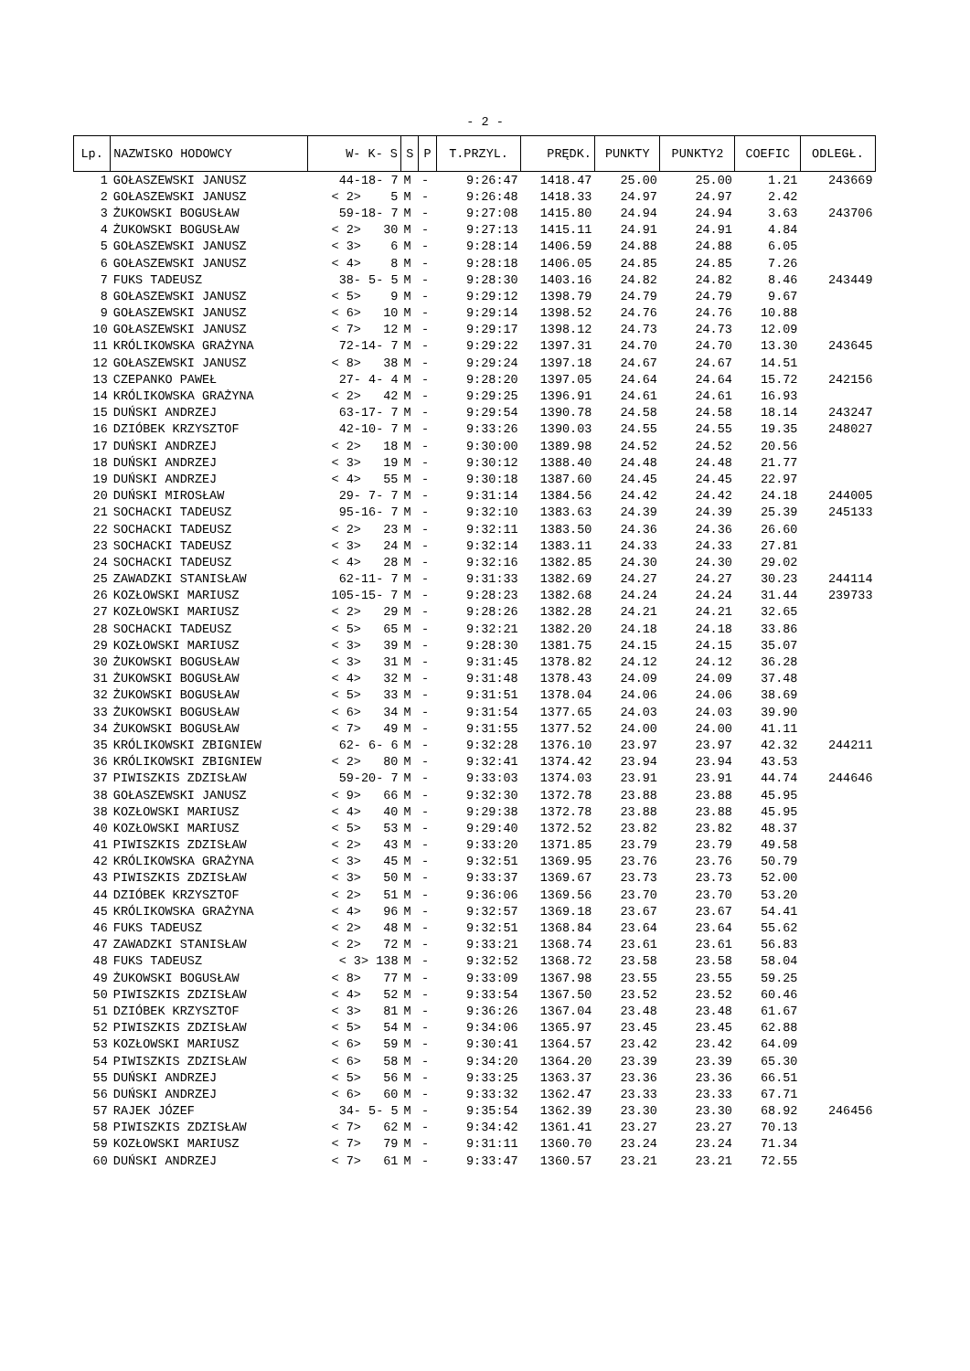- 2 -
| Lp. | NAZWISKO HODOWCY | W- K- S | S | P | T.PRZYL. | PRĘDK. | PUNKTY | PUNKTY2 | COEFIC | ODLEGŁ. |
| --- | --- | --- | --- | --- | --- | --- | --- | --- | --- | --- |
| 1 | GOŁASZEWSKI JANUSZ | 44-18- 7 | M | - | 9:26:47 | 1418.47 | 25.00 | 25.00 | 1.21 | 243669 |
| 2 | GOŁASZEWSKI JANUSZ | < 2> 5 | M | - | 9:26:48 | 1418.33 | 24.97 | 24.97 | 2.42 | |
| 3 | ŻUKOWSKI BOGUSŁAW | 59-18- 7 | M | - | 9:27:08 | 1415.80 | 24.94 | 24.94 | 3.63 | 243706 |
| 4 | ŻUKOWSKI BOGUSŁAW | < 2> 30 | M | - | 9:27:13 | 1415.11 | 24.91 | 24.91 | 4.84 | |
| 5 | GOŁASZEWSKI JANUSZ | < 3> 6 | M | - | 9:28:14 | 1406.59 | 24.88 | 24.88 | 6.05 | |
| 6 | GOŁASZEWSKI JANUSZ | < 4> 8 | M | - | 9:28:18 | 1406.05 | 24.85 | 24.85 | 7.26 | |
| 7 | FUKS TADEUSZ | 38- 5- 5 | M | - | 9:28:30 | 1403.16 | 24.82 | 24.82 | 8.46 | 243449 |
| 8 | GOŁASZEWSKI JANUSZ | < 5> 9 | M | - | 9:29:12 | 1398.79 | 24.79 | 24.79 | 9.67 | |
| 9 | GOŁASZEWSKI JANUSZ | < 6> 10 | M | - | 9:29:14 | 1398.52 | 24.76 | 24.76 | 10.88 | |
| 10 | GOŁASZEWSKI JANUSZ | < 7> 12 | M | - | 9:29:17 | 1398.12 | 24.73 | 24.73 | 12.09 | |
| 11 | KRÓLIKOWSKA GRAŻYNA | 72-14- 7 | M | - | 9:29:22 | 1397.31 | 24.70 | 24.70 | 13.30 | 243645 |
| 12 | GOŁASZEWSKI JANUSZ | < 8> 38 | M | - | 9:29:24 | 1397.18 | 24.67 | 24.67 | 14.51 | |
| 13 | CZEPANKO PAWEŁ | 27- 4- 4 | M | - | 9:28:20 | 1397.05 | 24.64 | 24.64 | 15.72 | 242156 |
| 14 | KRÓLIKOWSKA GRAŻYNA | < 2> 42 | M | - | 9:29:25 | 1396.91 | 24.61 | 24.61 | 16.93 | |
| 15 | DUŃSKI ANDRZEJ | 63-17- 7 | M | - | 9:29:54 | 1390.78 | 24.58 | 24.58 | 18.14 | 243247 |
| 16 | DZIÓBEK KRZYSZTOF | 42-10- 7 | M | - | 9:33:26 | 1390.03 | 24.55 | 24.55 | 19.35 | 248027 |
| 17 | DUŃSKI ANDRZEJ | < 2> 18 | M | - | 9:30:00 | 1389.98 | 24.52 | 24.52 | 20.56 | |
| 18 | DUŃSKI ANDRZEJ | < 3> 19 | M | - | 9:30:12 | 1388.40 | 24.48 | 24.48 | 21.77 | |
| 19 | DUŃSKI ANDRZEJ | < 4> 55 | M | - | 9:30:18 | 1387.60 | 24.45 | 24.45 | 22.97 | |
| 20 | DUŃSKI MIROSŁAW | 29- 7- 7 | M | - | 9:31:14 | 1384.56 | 24.42 | 24.42 | 24.18 | 244005 |
| 21 | SOCHACKI TADEUSZ | 95-16- 7 | M | - | 9:32:10 | 1383.63 | 24.39 | 24.39 | 25.39 | 245133 |
| 22 | SOCHACKI TADEUSZ | < 2> 23 | M | - | 9:32:11 | 1383.50 | 24.36 | 24.36 | 26.60 | |
| 23 | SOCHACKI TADEUSZ | < 3> 24 | M | - | 9:32:14 | 1383.11 | 24.33 | 24.33 | 27.81 | |
| 24 | SOCHACKI TADEUSZ | < 4> 28 | M | - | 9:32:16 | 1382.85 | 24.30 | 24.30 | 29.02 | |
| 25 | ZAWADZKI STANISŁAW | 62-11- 7 | M | - | 9:31:33 | 1382.69 | 24.27 | 24.27 | 30.23 | 244114 |
| 26 | KOZŁOWSKI MARIUSZ | 105-15- 7 | M | - | 9:28:23 | 1382.68 | 24.24 | 24.24 | 31.44 | 239733 |
| 27 | KOZŁOWSKI MARIUSZ | < 2> 29 | M | - | 9:28:26 | 1382.28 | 24.21 | 24.21 | 32.65 | |
| 28 | SOCHACKI TADEUSZ | < 5> 65 | M | - | 9:32:21 | 1382.20 | 24.18 | 24.18 | 33.86 | |
| 29 | KOZŁOWSKI MARIUSZ | < 3> 39 | M | - | 9:28:30 | 1381.75 | 24.15 | 24.15 | 35.07 | |
| 30 | ŻUKOWSKI BOGUSŁAW | < 3> 31 | M | - | 9:31:45 | 1378.82 | 24.12 | 24.12 | 36.28 | |
| 31 | ŻUKOWSKI BOGUSŁAW | < 4> 32 | M | - | 9:31:48 | 1378.43 | 24.09 | 24.09 | 37.48 | |
| 32 | ŻUKOWSKI BOGUSŁAW | < 5> 33 | M | - | 9:31:51 | 1378.04 | 24.06 | 24.06 | 38.69 | |
| 33 | ŻUKOWSKI BOGUSŁAW | < 6> 34 | M | - | 9:31:54 | 1377.65 | 24.03 | 24.03 | 39.90 | |
| 34 | ŻUKOWSKI BOGUSŁAW | < 7> 49 | M | - | 9:31:55 | 1377.52 | 24.00 | 24.00 | 41.11 | |
| 35 | KRÓLIKOWSKI ZBIGNIEW | 62- 6- 6 | M | - | 9:32:28 | 1376.10 | 23.97 | 23.97 | 42.32 | 244211 |
| 36 | KRÓLIKOWSKI ZBIGNIEW | < 2> 80 | M | - | 9:32:41 | 1374.42 | 23.94 | 23.94 | 43.53 | |
| 37 | PIWISZKIS ZDZISŁAW | 59-20- 7 | M | - | 9:33:03 | 1374.03 | 23.91 | 23.91 | 44.74 | 244646 |
| 38 | GOŁASZEWSKI JANUSZ | < 9> 66 | M | - | 9:32:30 | 1372.78 | 23.88 | 23.88 | 45.95 | |
| 38 | KOZŁOWSKI MARIUSZ | < 4> 40 | M | - | 9:29:38 | 1372.78 | 23.88 | 23.88 | 45.95 | |
| 40 | KOZŁOWSKI MARIUSZ | < 5> 53 | M | - | 9:29:40 | 1372.52 | 23.82 | 23.82 | 48.37 | |
| 41 | PIWISZKIS ZDZISŁAW | < 2> 43 | M | - | 9:33:20 | 1371.85 | 23.79 | 23.79 | 49.58 | |
| 42 | KRÓLIKOWSKA GRAŻYNA | < 3> 45 | M | - | 9:32:51 | 1369.95 | 23.76 | 23.76 | 50.79 | |
| 43 | PIWISZKIS ZDZISŁAW | < 3> 50 | M | - | 9:33:37 | 1369.67 | 23.73 | 23.73 | 52.00 | |
| 44 | DZIÓBEK KRZYSZTOF | < 2> 51 | M | - | 9:36:06 | 1369.56 | 23.70 | 23.70 | 53.20 | |
| 45 | KRÓLIKOWSKA GRAŻYNA | < 4> 96 | M | - | 9:32:57 | 1369.18 | 23.67 | 23.67 | 54.41 | |
| 46 | FUKS TADEUSZ | < 2> 48 | M | - | 9:32:51 | 1368.84 | 23.64 | 23.64 | 55.62 | |
| 47 | ZAWADZKI STANISŁAW | < 2> 72 | M | - | 9:33:21 | 1368.74 | 23.61 | 23.61 | 56.83 | |
| 48 | FUKS TADEUSZ | < 3> 138 | M | - | 9:32:52 | 1368.72 | 23.58 | 23.58 | 58.04 | |
| 49 | ŻUKOWSKI BOGUSŁAW | < 8> 77 | M | - | 9:33:09 | 1367.98 | 23.55 | 23.55 | 59.25 | |
| 50 | PIWISZKIS ZDZISŁAW | < 4> 52 | M | - | 9:33:54 | 1367.50 | 23.52 | 23.52 | 60.46 | |
| 51 | DZIÓBEK KRZYSZTOF | < 3> 81 | M | - | 9:36:26 | 1367.04 | 23.48 | 23.48 | 61.67 | |
| 52 | PIWISZKIS ZDZISŁAW | < 5> 54 | M | - | 9:34:06 | 1365.97 | 23.45 | 23.45 | 62.88 | |
| 53 | KOZŁOWSKI MARIUSZ | < 6> 59 | M | - | 9:30:41 | 1364.57 | 23.42 | 23.42 | 64.09 | |
| 54 | PIWISZKIS ZDZISŁAW | < 6> 58 | M | - | 9:34:20 | 1364.20 | 23.39 | 23.39 | 65.30 | |
| 55 | DUŃSKI ANDRZEJ | < 5> 56 | M | - | 9:33:25 | 1363.37 | 23.36 | 23.36 | 66.51 | |
| 56 | DUŃSKI ANDRZEJ | < 6> 60 | M | - | 9:33:32 | 1362.47 | 23.33 | 23.33 | 67.71 | |
| 57 | RAJEK JÓZEF | 34- 5- 5 | M | - | 9:35:54 | 1362.39 | 23.30 | 23.30 | 68.92 | 246456 |
| 58 | PIWISZKIS ZDZISŁAW | < 7> 62 | M | - | 9:34:42 | 1361.41 | 23.27 | 23.27 | 70.13 | |
| 59 | KOZŁOWSKI MARIUSZ | < 7> 79 | M | - | 9:31:11 | 1360.70 | 23.24 | 23.24 | 71.34 | |
| 60 | DUŃSKI ANDRZEJ | < 7> 61 | M | - | 9:33:47 | 1360.57 | 23.21 | 23.21 | 72.55 | |